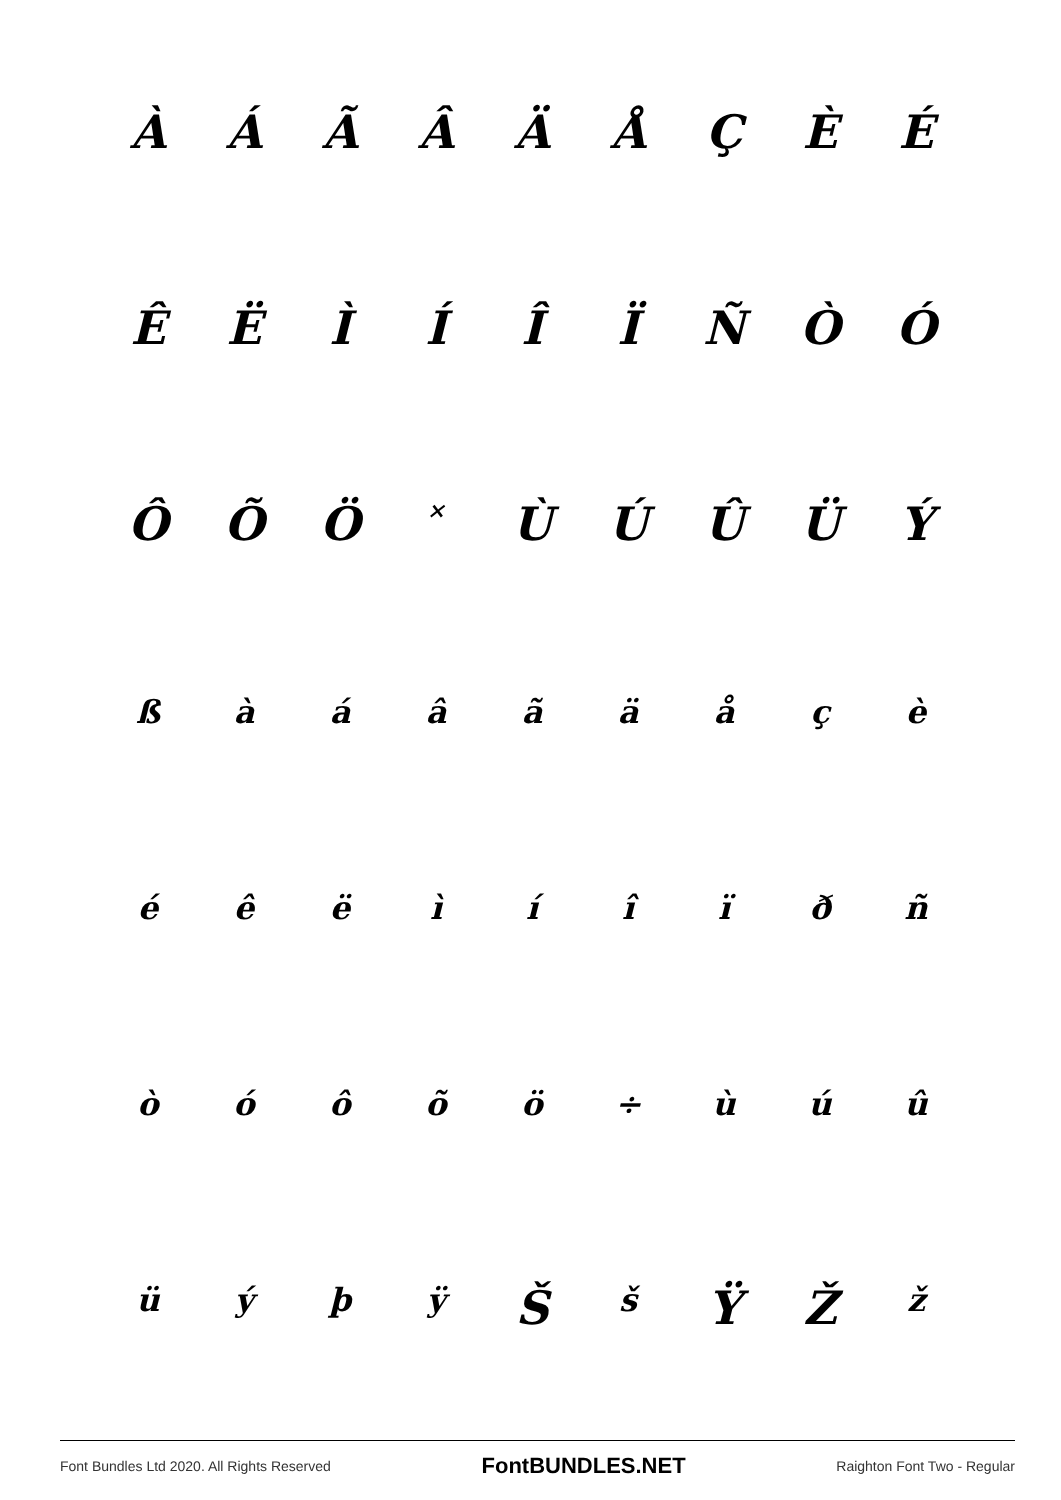| À | Á | Ã | Â | Ä | Å | Ç | È | É |
| Ê | Ë | Ì | Í | Î | Ï | Ñ | Ò | Ó |
| Ô | Õ | Ö | × | Ù | Ú | Û | Ü | Ý |
| ß | à | á | â | ã | ä | å | ç | è |
| é | ê | ë | ì | í | î | ï | ð | ñ |
| ò | ó | ô | õ | ö | ÷ | ù | ú | û |
| ü | ý | þ | ÿ | Š | š | Ÿ | Ž | ž |
Font Bundles Ltd 2020. All Rights Reserved FontBUNDLES.NET Raighton Font Two - Regular